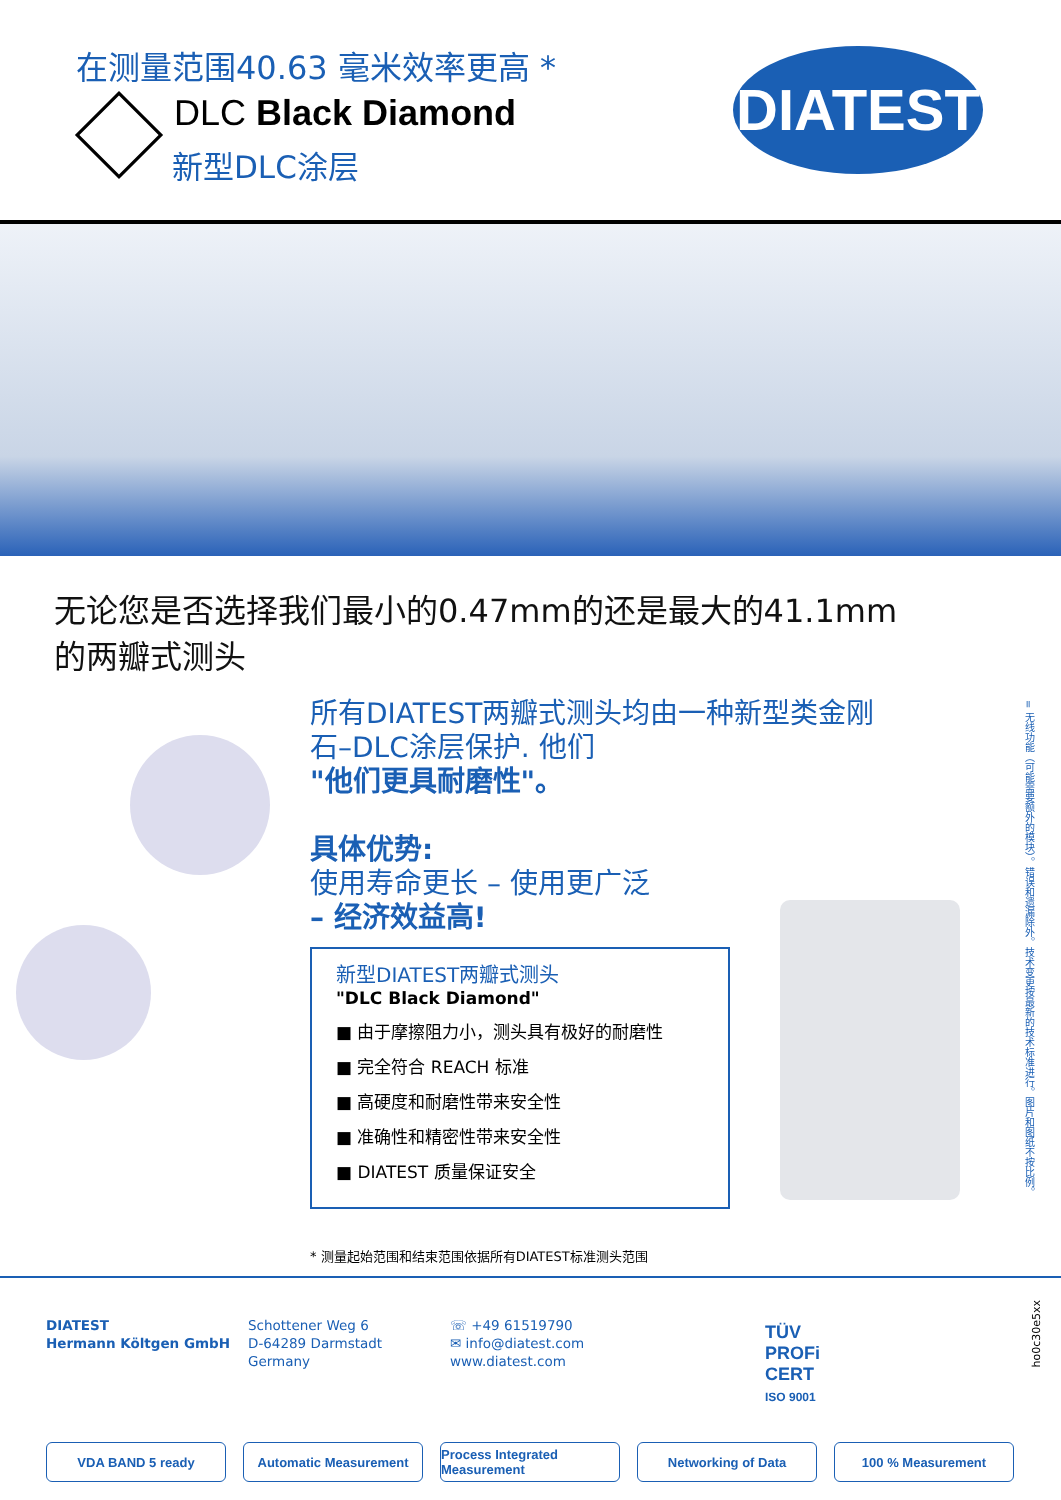在测量范围40.63 毫米效率更高 *
DLC Black Diamond
新型DLC涂层
DIATEST
无论您是否选择我们最小的0.47mm的还是最大的41.1mm
的两瓣式测头
所有DIATEST两瓣式测头均由一种新型类金刚
石–DLC涂层保护. 他们
"他们更具耐磨性"。
具体优势:
使用寿命更长 – 使用更广泛
– 经济效益高!
新型DIATEST两瓣式测头
"DLC Black Diamond"
■ 由于摩擦阻力小，测头具有极好的耐磨性
■ 完全符合 REACH 标准
■ 高硬度和耐磨性带来安全性
■ 准确性和精密性带来安全性
■ DIATEST 质量保证安全
* 测量起始范围和结束范围依据所有DIATEST标准测头范围
= 无线功能（可能需要额外的模块）。错误和遗漏除外。技术变更按最新的技术标准进行。图片和图纸不按比例。
DIATEST
Hermann Költgen GmbH
Schottener Weg 6
D-64289 Darmstadt
Germany
☏ +49 61519790
✉ info@diatest.com
www.diatest.com
TÜV
PROFi
CERT
ISO 9001
ho0c30e5xx
VDA BAND 5 ready Automatic Measurement Process Integrated Measurement
Networking of Data 100 % Measurement